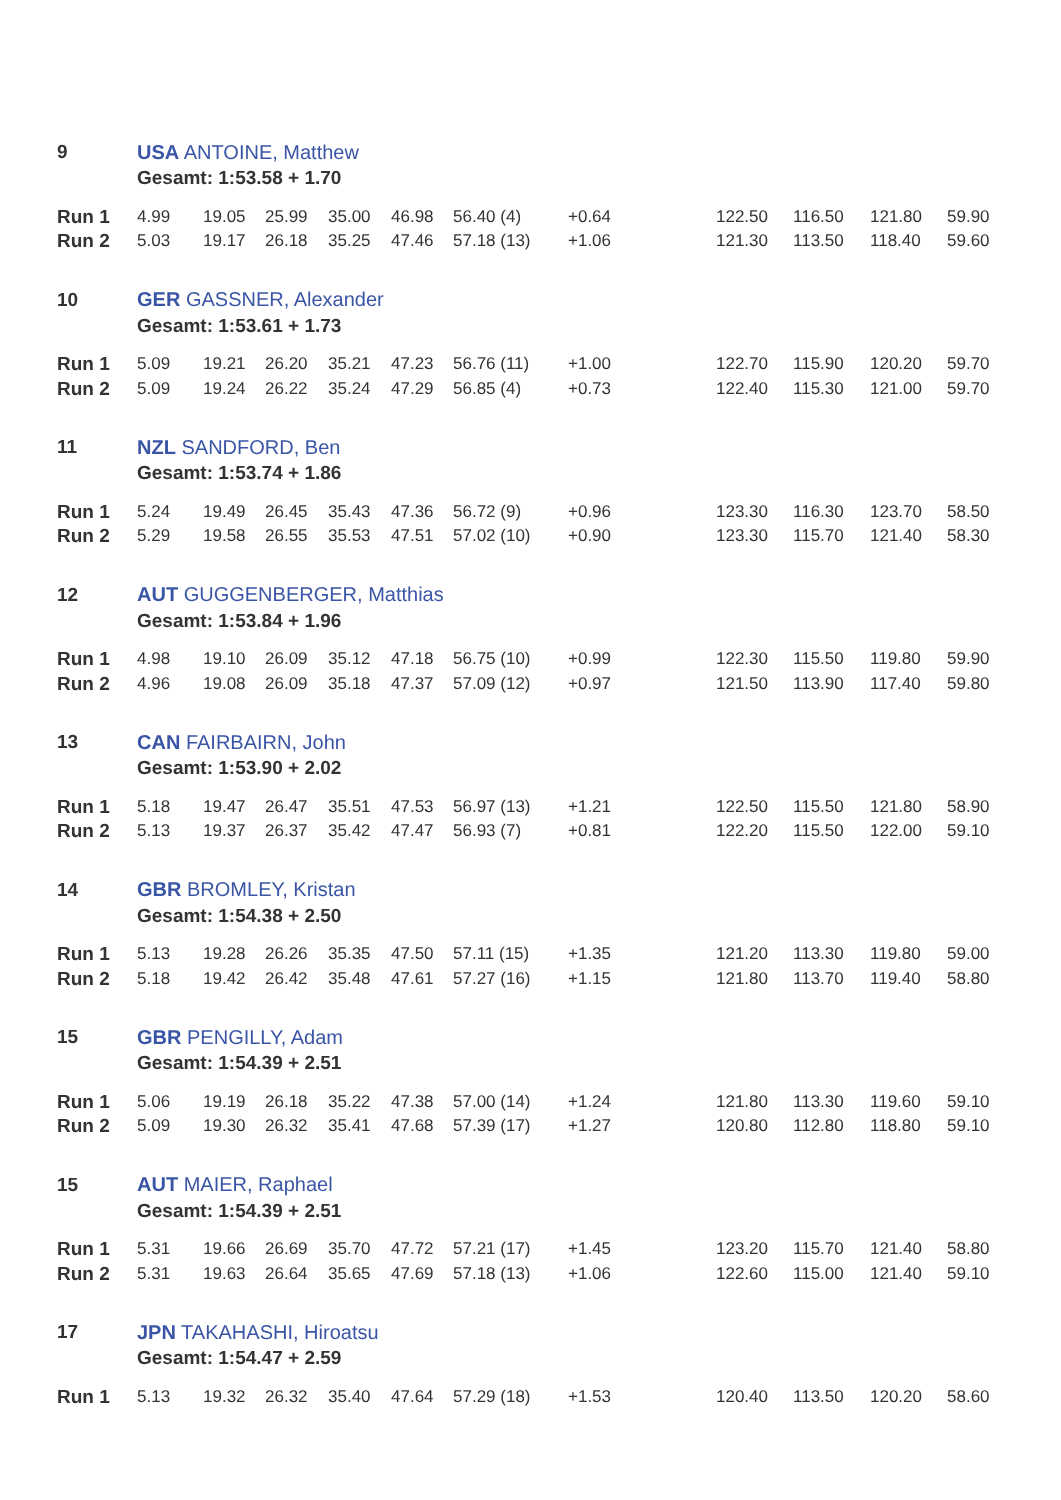| 9 | USA ANTOINE, Matthew | | | | | | | | | | |
| | Gesamt: 1:53.58 + 1.70 | | | | | | | | | | |
| Run 1 | 4.99 | 19.05 | 25.99 | 35.00 | 46.98 | 56.40 (4) | +0.64 | 122.50 | 116.50 | 121.80 | 59.90 |
| Run 2 | 5.03 | 19.17 | 26.18 | 35.25 | 47.46 | 57.18 (13) | +1.06 | 121.30 | 113.50 | 118.40 | 59.60 |
| 10 | GER GASSNER, Alexander | | | | | | | | | | |
| | Gesamt: 1:53.61 + 1.73 | | | | | | | | | | |
| Run 1 | 5.09 | 19.21 | 26.20 | 35.21 | 47.23 | 56.76 (11) | +1.00 | 122.70 | 115.90 | 120.20 | 59.70 |
| Run 2 | 5.09 | 19.24 | 26.22 | 35.24 | 47.29 | 56.85 (4) | +0.73 | 122.40 | 115.30 | 121.00 | 59.70 |
| 11 | NZL SANDFORD, Ben | | | | | | | | | | |
| | Gesamt: 1:53.74 + 1.86 | | | | | | | | | | |
| Run 1 | 5.24 | 19.49 | 26.45 | 35.43 | 47.36 | 56.72 (9) | +0.96 | 123.30 | 116.30 | 123.70 | 58.50 |
| Run 2 | 5.29 | 19.58 | 26.55 | 35.53 | 47.51 | 57.02 (10) | +0.90 | 123.30 | 115.70 | 121.40 | 58.30 |
| 12 | AUT GUGGENBERGER, Matthias | | | | | | | | | | |
| | Gesamt: 1:53.84 + 1.96 | | | | | | | | | | |
| Run 1 | 4.98 | 19.10 | 26.09 | 35.12 | 47.18 | 56.75 (10) | +0.99 | 122.30 | 115.50 | 119.80 | 59.90 |
| Run 2 | 4.96 | 19.08 | 26.09 | 35.18 | 47.37 | 57.09 (12) | +0.97 | 121.50 | 113.90 | 117.40 | 59.80 |
| 13 | CAN FAIRBAIRN, John | | | | | | | | | | |
| | Gesamt: 1:53.90 + 2.02 | | | | | | | | | | |
| Run 1 | 5.18 | 19.47 | 26.47 | 35.51 | 47.53 | 56.97 (13) | +1.21 | 122.50 | 115.50 | 121.80 | 58.90 |
| Run 2 | 5.13 | 19.37 | 26.37 | 35.42 | 47.47 | 56.93 (7) | +0.81 | 122.20 | 115.50 | 122.00 | 59.10 |
| 14 | GBR BROMLEY, Kristan | | | | | | | | | | |
| | Gesamt: 1:54.38 + 2.50 | | | | | | | | | | |
| Run 1 | 5.13 | 19.28 | 26.26 | 35.35 | 47.50 | 57.11 (15) | +1.35 | 121.20 | 113.30 | 119.80 | 59.00 |
| Run 2 | 5.18 | 19.42 | 26.42 | 35.48 | 47.61 | 57.27 (16) | +1.15 | 121.80 | 113.70 | 119.40 | 58.80 |
| 15 | GBR PENGILLY, Adam | | | | | | | | | | |
| | Gesamt: 1:54.39 + 2.51 | | | | | | | | | | |
| Run 1 | 5.06 | 19.19 | 26.18 | 35.22 | 47.38 | 57.00 (14) | +1.24 | 121.80 | 113.30 | 119.60 | 59.10 |
| Run 2 | 5.09 | 19.30 | 26.32 | 35.41 | 47.68 | 57.39 (17) | +1.27 | 120.80 | 112.80 | 118.80 | 59.10 |
| 15 | AUT MAIER, Raphael | | | | | | | | | | |
| | Gesamt: 1:54.39 + 2.51 | | | | | | | | | | |
| Run 1 | 5.31 | 19.66 | 26.69 | 35.70 | 47.72 | 57.21 (17) | +1.45 | 123.20 | 115.70 | 121.40 | 58.80 |
| Run 2 | 5.31 | 19.63 | 26.64 | 35.65 | 47.69 | 57.18 (13) | +1.06 | 122.60 | 115.00 | 121.40 | 59.10 |
| 17 | JPN TAKAHASHI, Hiroatsu | | | | | | | | | | |
| | Gesamt: 1:54.47 + 2.59 | | | | | | | | | | |
| Run 1 | 5.13 | 19.32 | 26.32 | 35.40 | 47.64 | 57.29 (18) | +1.53 | 120.40 | 113.50 | 120.20 | 58.60 |